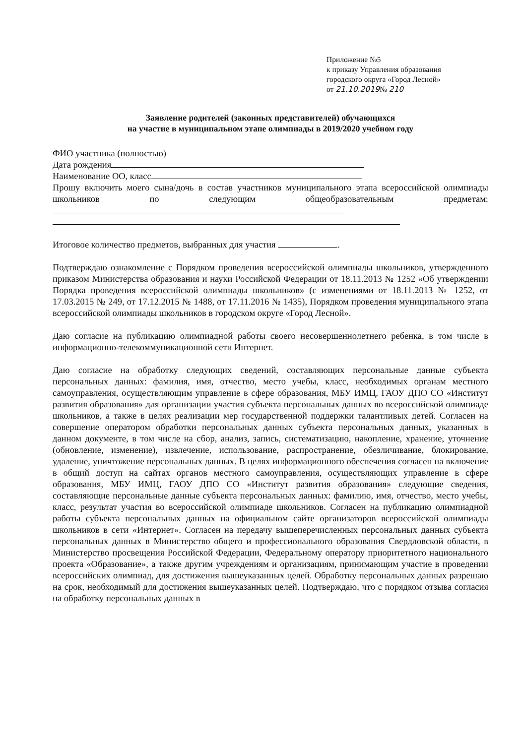Приложение №5
к приказу Управления образования
городского округа «Город Лесной»
от 21.10.2019№ 210
Заявление родителей (законных представителей) обучающихся
на участие в муниципальном этапе олимпиады в 2019/2020 учебном году
ФИО участника (полностью)
Дата рождения
Наименование ОО, класс
Прошу включить моего сына/дочь в состав участников муниципального этапа всероссийской олимпиады школьников по следующим общеобразовательным предметам:
Итоговое количество предметов, выбранных для участия .
Подтверждаю ознакомление с Порядком проведения всероссийской олимпиады школьников, утвержденного приказом Министерства образования и науки Российской Федерации от 18.11.2013 № 1252 «Об утверждении Порядка проведения всероссийской олимпиады школьников» (с изменениями от 18.11.2013 № 1252, от 17.03.2015 № 249, от 17.12.2015 № 1488, от 17.11.2016 № 1435), Порядком проведения муниципального этапа всероссийской олимпиады школьников в городском округе «Город Лесной».
Даю согласие на публикацию олимпиадной работы своего несовершеннолетнего ребенка, в том числе в информационно-телекоммуникационной сети Интернет.
Даю согласие на обработку следующих сведений, составляющих персональные данные субъекта персональных данных: фамилия, имя, отчество, место учебы, класс, необходимых органам местного самоуправления, осуществляющим управление в сфере образования, МБУ ИМЦ, ГАОУ ДПО СО «Институт развития образования» для организации участия субъекта персональных данных во всероссийской олимпиаде школьников, а также в целях реализации мер государственной поддержки талантливых детей. Согласен на совершение оператором обработки персональных данных субъекта персональных данных, указанных в данном документе, в том числе на сбор, анализ, запись, систематизацию, накопление, хранение, уточнение (обновление, изменение), извлечение, использование, распространение, обезличивание, блокирование, удаление, уничтожение персональных данных. В целях информационного обеспечения согласен на включение в общий доступ на сайтах органов местного самоуправления, осуществляющих управление в сфере образования, МБУ ИМЦ, ГАОУ ДПО СО «Институт развития образования» следующие сведения, составляющие персональные данные субъекта персональных данных: фамилию, имя, отчество, место учебы, класс, результат участия во всероссийской олимпиаде школьников. Согласен на публикацию олимпиадной работы субъекта персональных данных на официальном сайте организаторов всероссийской олимпиады школьников в сети «Интернет». Согласен на передачу вышеперечисленных персональных данных субъекта персональных данных в Министерство общего и профессионального образования Свердловской области, в Министерство просвещения Российской Федерации, Федеральному оператору приоритетного национального проекта «Образование», а также другим учреждениям и организациям, принимающим участие в проведении всероссийских олимпиад, для достижения вышеуказанных целей. Обработку персональных данных разрешаю на срок, необходимый для достижения вышеуказанных целей. Подтверждаю, что с порядком отзыва согласия на обработку персональных данных в